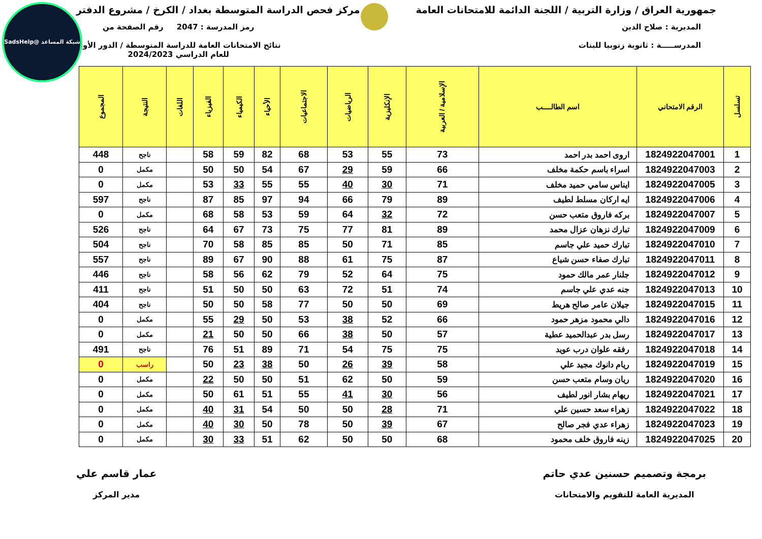شبكة المساعد @SadsHelp
جمهورية العراق / وزارة التربية / اللجنة الدائمة للامتحانات العامة
مركز فحص الدراسة المتوسطة بغداد / الكرخ / مشروع الدفتر
المديرية : صلاح الدين
المدرســـــة : ثانوية زنوبيا للبنات
رمز المدرسة : 2047 رقم الصفحة من
نتائج الامتحانات العامة للدراسة المتوسطة / الدور الأول
للعام الدراسي 2024/2023
| تسلسل | الرقم الامتحاني | اسم الطالــــب | الإسلامية / العربية | الإنكليزية | الرياضيات | الاجتماعيات | الأحياء | الكيمياء | الفيزياء | اللغات | النتيجة | المجموع |
| --- | --- | --- | --- | --- | --- | --- | --- | --- | --- | --- | --- | --- |
| 1 | 1824922047001 | اروى احمد بدر احمد | 73 | 55 | 53 | 68 | 82 | 59 | 58 | | ناجح | 448 |
| 2 | 1824922047003 | اسراء باسم حكمة مخلف | 66 | 59 | 29 | 67 | 54 | 50 | 50 | | مكمل | 0 |
| 3 | 1824922047005 | ايناس سامي حميد مخلف | 71 | 30 | 40 | 55 | 55 | 33 | 53 | | مكمل | 0 |
| 4 | 1824922047006 | ايه اركان مسلط لطيف | 89 | 79 | 66 | 94 | 97 | 85 | 87 | | ناجح | 597 |
| 5 | 1824922047007 | بركه فاروق متعب حسن | 72 | 32 | 64 | 59 | 53 | 58 | 68 | | مكمل | 0 |
| 6 | 1824922047009 | تبارك نزهان عزال محمد | 89 | 81 | 77 | 75 | 73 | 67 | 64 | | ناجح | 526 |
| 7 | 1824922047010 | تبارك حميد علي جاسم | 85 | 71 | 50 | 85 | 85 | 58 | 70 | | ناجح | 504 |
| 8 | 1824922047011 | تبارك صفاء حسن شياع | 87 | 75 | 61 | 88 | 90 | 67 | 89 | | ناجح | 557 |
| 9 | 1824922047012 | جلنار عمر مالك حمود | 75 | 64 | 52 | 79 | 62 | 56 | 58 | | ناجح | 446 |
| 10 | 1824922047013 | جنه عدي علي جاسم | 74 | 51 | 72 | 63 | 50 | 50 | 51 | | ناجح | 411 |
| 11 | 1824922047015 | جيلان عامر صالح هريط | 69 | 50 | 50 | 77 | 58 | 50 | 50 | | ناجح | 404 |
| 12 | 1824922047016 | دالي محمود مزهر حمود | 66 | 52 | 38 | 53 | 50 | 29 | 55 | | مكمل | 0 |
| 13 | 1824922047017 | رسل بدر عبدالحميد عطية | 57 | 50 | 38 | 66 | 50 | 50 | 21 | | مكمل | 0 |
| 14 | 1824922047018 | رفقه علوان درب عويد | 75 | 75 | 54 | 71 | 89 | 51 | 76 | | ناجح | 491 |
| 15 | 1824922047019 | ريام دانوك مجيد علي | 58 | 39 | 26 | 50 | 38 | 23 | 50 | | راسب | 0 |
| 16 | 1824922047020 | ريان وسام متعب حسن | 59 | 50 | 62 | 51 | 50 | 50 | 22 | | مكمل | 0 |
| 17 | 1824922047021 | ريهام بشار انور لطيف | 56 | 30 | 41 | 55 | 51 | 61 | 50 | | مكمل | 0 |
| 18 | 1824922047022 | زهراء سعد حسين علي | 71 | 28 | 50 | 50 | 54 | 31 | 40 | | مكمل | 0 |
| 19 | 1824922047023 | زهراء عدي فجر صالح | 67 | 39 | 50 | 78 | 50 | 30 | 40 | | مكمل | 0 |
| 20 | 1824922047025 | زينه فاروق خلف محمود | 68 | 50 | 50 | 62 | 51 | 33 | 30 | | مكمل | 0 |
برمجة وتصميم حسنين عدي حاتم
المديرية العامة للتقويم والامتحانات
عمار قاسم علي
مدير المركز